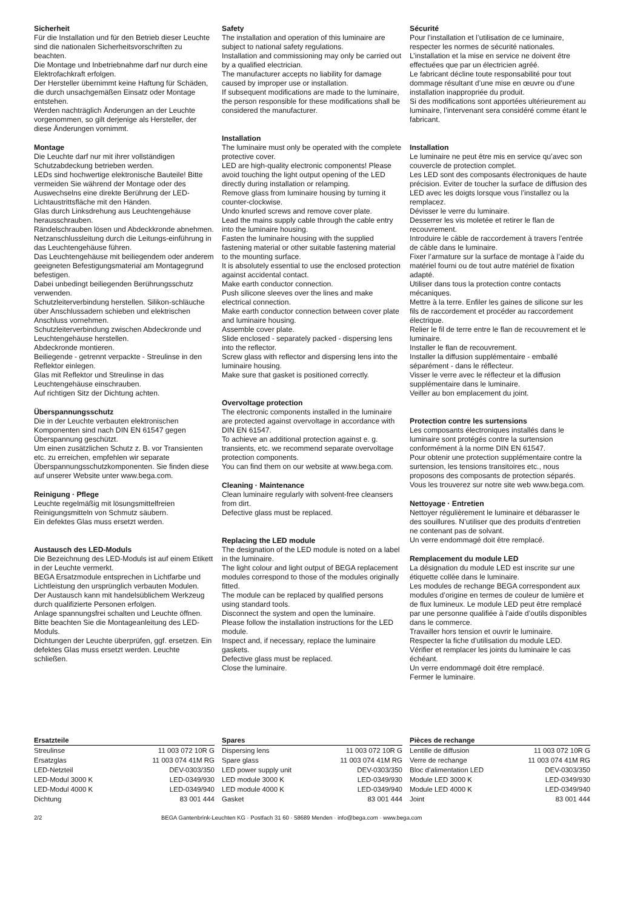Sicherheit
Für die Installation und für den Betrieb dieser Leuchte sind die nationalen Sicherheitsvorschriften zu beachten.
Die Montage und Inbetriebnahme darf nur durch eine Elektrofachkraft erfolgen.
Der Hersteller übernimmt keine Haftung für Schäden, die durch unsachgemäßen Einsatz oder Montage entstehen.
Werden nachträglich Änderungen an der Leuchte vorgenommen, so gilt derjenige als Hersteller, der diese Änderungen vornimmt.
Montage
Die Leuchte darf nur mit ihrer vollständigen Schutzabdeckung betrieben werden.
LEDs sind hochwertige elektronische Bauteile! Bitte vermeiden Sie während der Montage oder des Auswechselns eine direkte Berührung der LED-Lichtaustrittsfläche mit den Händen.
Glas durch Linksdrehung aus Leuchtengehäuse herausschrauben.
Rändelschrauben lösen und Abdeckkronde abnehmen.
Netzanschlussleitung durch die Leitungs-einführung in das Leuchtengehäuse führen.
Das Leuchtengehäuse mit beiliegendem oder anderem geeigneten Befestigungsmaterial am Montagegrund befestigen.
Dabei unbedingt beiliegenden Berührungsschutz verwenden.
Schutzleiterverbindung herstellen. Silikon-schläuche über Anschlussadern schieben und elektrischen Anschluss vornehmen.
Schutzleiterverbindung zwischen Abdeckronde und Leuchtengehäuse herstellen.
Abdeckronde montieren.
Beiliegende - getrennt verpackte - Streulinse in den Reflektor einlegen.
Glas mit Reflektor und Streulinse in das Leuchtengehäuse einschrauben.
Auf richtigen Sitz der Dichtung achten.
Überspannungsschutz
Die in der Leuchte verbauten elektronischen Komponenten sind nach DIN EN 61547 gegen Überspannung geschützt.
Um einen zusätzlichen Schutz z. B. vor Transienten etc. zu erreichen, empfehlen wir separate Überspannungsschutzkomponenten. Sie finden diese auf unserer Website unter www.bega.com.
Reinigung · Pflege
Leuchte regelmäßig mit lösungsmittelfreien Reinigungsmitteln von Schmutz säubern.
Ein defektes Glas muss ersetzt werden.
Austausch des LED-Moduls
Die Bezeichnung des LED-Moduls ist auf einem Etikett in der Leuchte vermerkt.
BEGA Ersatzmodule entsprechen in Lichtfarbe und Lichtleistung den ursprünglich verbauten Modulen.
Der Austausch kann mit handelsüblichem Werkzeug durch qualifizierte Personen erfolgen.
Anlage spannungsfrei schalten und Leuchte öffnen.
Bitte beachten Sie die Montageanleitung des LED-Moduls.
Dichtungen der Leuchte überprüfen, ggf. ersetzen. Ein defektes Glas muss ersetzt werden. Leuchte schließen.
Safety
The installation and operation of this luminaire are subject to national safety regulations.
Installation and commissioning may only be carried out by a qualified electrician.
The manufacturer accepts no liability for damage caused by improper use or installation.
If subsequent modifications are made to the luminaire, the person responsible for these modifications shall be considered the manufacturer.
Installation
The luminaire must only be operated with the complete protective cover.
LED are high-quality electronic components! Please avoid touching the light output opening of the LED directly during installation or relamping.
Remove glass from luminaire housing by turning it counter-clockwise.
Undo knurled screws and remove cover plate.
Lead the mains supply cable through the cable entry into the luminaire housing.
Fasten the luminaire housing with the supplied fastening material or other suitable fastening material to the mounting surface.
It is absolutely essential to use the enclosed protection against accidental contact.
Make earth conductor connection.
Push silicone sleeves over the lines and make electrical connection.
Make earth conductor connection between cover plate and luminaire housing.
Assemble cover plate.
Slide enclosed - separately packed - dispersing lens into the reflector.
Screw glass with reflector and dispersing lens into the luminaire housing.
Make sure that gasket is positioned correctly.
Overvoltage protection
The electronic components installed in the luminaire are protected against overvoltage in accordance with DIN EN 61547.
To achieve an additional protection against e. g. transients, etc. we recommend separate overvoltage protection components.
You can find them on our website at www.bega.com.
Cleaning · Maintenance
Clean luminaire regularly with solvent-free cleansers from dirt.
Defective glass must be replaced.
Replacing the LED module
The designation of the LED module is noted on a label in the luminaire.
The light colour and light output of BEGA replacement modules correspond to those of the modules originally fitted.
The module can be replaced by qualified persons using standard tools.
Disconnect the system and open the luminaire.
Please follow the installation instructions for the LED module.
Inspect and, if necessary, replace the luminaire gaskets.
Defective glass must be replaced.
Close the luminaire.
Sécurité
Pour l’installation et l’utilisation de ce luminaire, respecter les normes de sécurité nationales.
L’installation et la mise en service ne doivent être effectuées que par un électricien agréé.
Le fabricant décline toute responsabilité pour tout dommage résultant d’une mise en œuvre ou d’une installation inappropriée du produit.
Si des modifications sont apportées ultérieurement au luminaire, l’intervenant sera considéré comme étant le fabricant.
Installation
Le luminaire ne peut être mis en service qu’avec son couvercle de protection complet.
Les LED sont des composants électroniques de haute précision. Eviter de toucher la surface de diffusion des LED avec les doigts lorsque vous l’installez ou la remplacez.
Dévisser le verre du luminaire.
Desserrer les vis moletée et retirer le flan de recouvrement.
Introduire le câble de raccordement à travers l’entrée de câble dans le luminaire.
Fixer l’armature sur la surface de montage à l’aide du matériel fourni ou de tout autre matériel de fixation adapté.
Utiliser dans tous la protection contre contacts mécaniques.
Mettre à la terre. Enfiler les gaines de silicone sur les fils de raccordement et procéder au raccordement électrique.
Relier le fil de terre entre le flan de recouvrement et le luminaire.
Installer le flan de recouvrement.
Installer la diffusion supplémentaire - emballé séparément - dans le réflecteur.
Visser le verre avec le réflecteur et la diffusion supplémentaire dans le luminaire.
Veiller au bon emplacement du joint.
Protection contre les surtensions
Les composants électroniques installés dans le luminaire sont protégés contre la surtension conformément à la norme DIN EN 61547.
Pour obtenir une protection supplémentaire contre la surtension, les tensions transitoires etc., nous proposons des composants de protection séparés. Vous les trouverez sur notre site web www.bega.com.
Nettoyage · Entretien
Nettoyer régulièrement le luminaire et débarasser le des souillures. N’utiliser que des produits d’entretien ne contenant pas de solvant.
Un verre endommagé doit être remplacé.
Remplacement du module LED
La désignation du module LED est inscrite sur une étiquette collée dans le luminaire.
Les modules de rechange BEGA correspondent aux modules d’origine en termes de couleur de lumière et de flux lumineux. Le module LED peut être remplacé par une personne qualifiée à l’aide d’outils disponibles dans le commerce.
Travailler hors tension et ouvrir le luminaire.
Respecter la fiche d’utilisation du module LED.
Vérifier et remplacer les joints du luminaire le cas échéant.
Un verre endommagé doit être remplacé.
Fermer le luminaire.
| Ersatzteile | |
| --- | --- |
| Streulinse | 11 003 072 10R G |
| Ersatzglas | 11 003 074 41M RG |
| LED-Netzteil | DEV-0303/350 |
| LED-Modul 3000 K | LED-0349/930 |
| LED-Modul 4000 K | LED-0349/940 |
| Dichtung | 83 001 444 |
| Spares | |
| --- | --- |
| Dispersing lens | 11 003 072 10R G |
| Spare glass | 11 003 074 41M RG |
| LED power supply unit | DEV-0303/350 |
| LED module 3000 K | LED-0349/930 |
| LED module 4000 K | LED-0349/940 |
| Gasket | 83 001 444 |
| Pièces de rechange | |
| --- | --- |
| Lentille de diffusion | 11 003 072 10R G |
| Verre de rechange | 11 003 074 41M RG |
| Bloc d’alimentation LED | DEV-0303/350 |
| Module LED 3000 K | LED-0349/930 |
| Module LED 4000 K | LED-0349/940 |
| Joint | 83 001 444 |
2/2 BEGA Gantenbrink-Leuchten KG · Postfach 31 60 · 58689 Menden · info@bega.com · www.bega.com